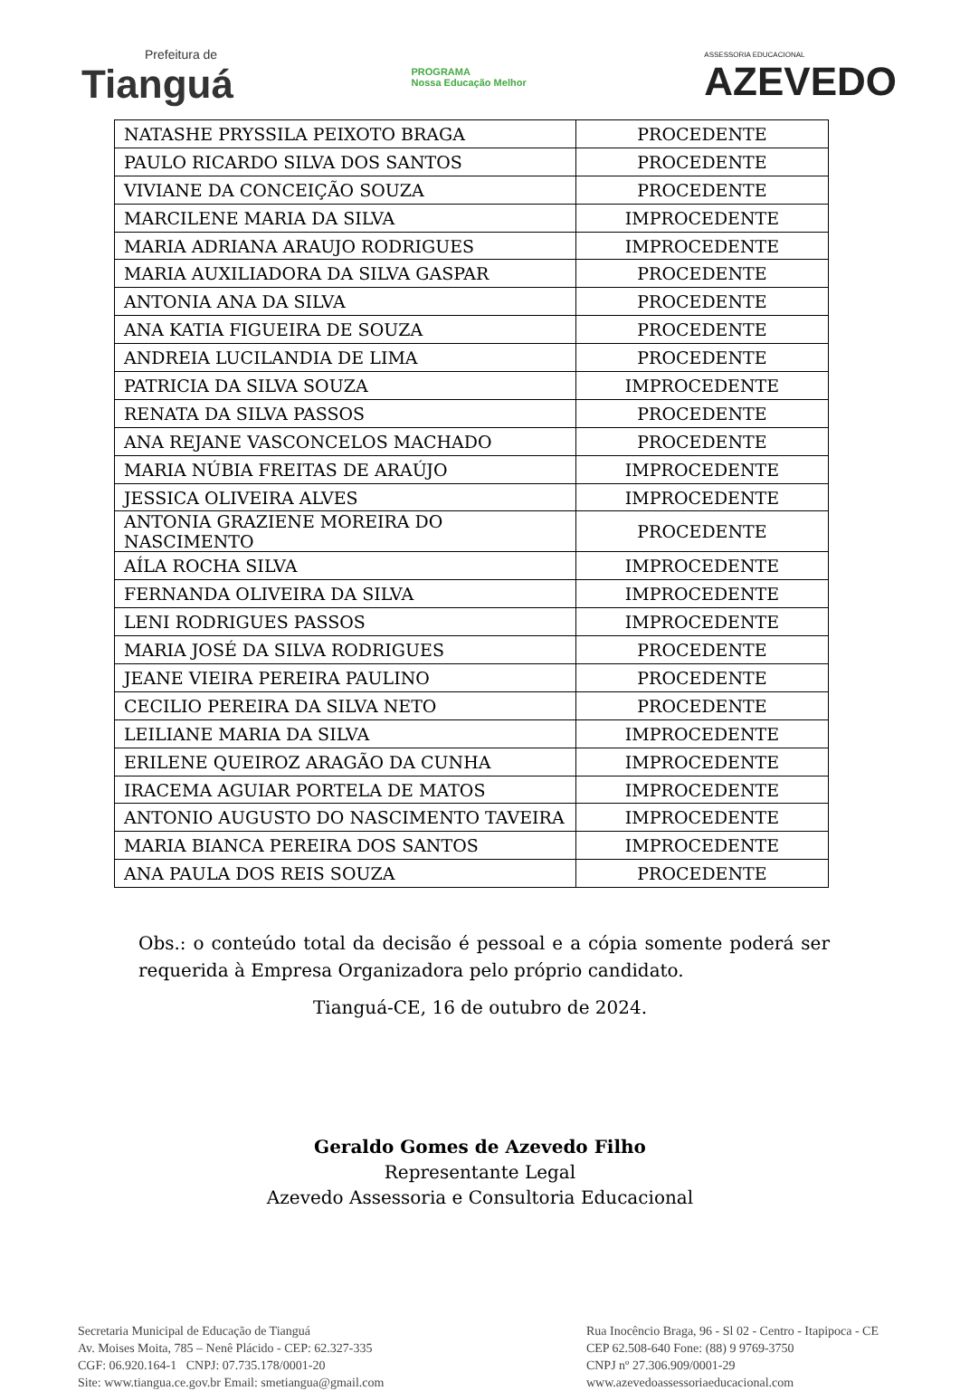Prefeitura de
Tianguá
PROGRAMA
Nossa Educação Melhor
ASSESSORIA EDUCACIONAL
AZEVEDO
| NATASHE PRYSSILA PEIXOTO BRAGA | PROCEDENTE |
| PAULO RICARDO SILVA DOS SANTOS | PROCEDENTE |
| VIVIANE DA CONCEIÇÃO SOUZA | PROCEDENTE |
| MARCILENE MARIA DA SILVA | IMPROCEDENTE |
| MARIA ADRIANA ARAUJO RODRIGUES | IMPROCEDENTE |
| MARIA AUXILIADORA DA SILVA GASPAR | PROCEDENTE |
| ANTONIA ANA DA SILVA | PROCEDENTE |
| ANA KATIA FIGUEIRA DE SOUZA | PROCEDENTE |
| ANDREIA LUCILANDIA DE LIMA | PROCEDENTE |
| PATRICIA DA SILVA SOUZA | IMPROCEDENTE |
| RENATA DA SILVA PASSOS | PROCEDENTE |
| ANA REJANE VASCONCELOS MACHADO | PROCEDENTE |
| MARIA NÚBIA FREITAS DE ARAÚJO | IMPROCEDENTE |
| JESSICA OLIVEIRA ALVES | IMPROCEDENTE |
| ANTONIA GRAZIENE MOREIRA DO NASCIMENTO | PROCEDENTE |
| AÍLA ROCHA SILVA | IMPROCEDENTE |
| FERNANDA OLIVEIRA DA SILVA | IMPROCEDENTE |
| LENI RODRIGUES PASSOS | IMPROCEDENTE |
| MARIA JOSÉ DA SILVA RODRIGUES | PROCEDENTE |
| JEANE VIEIRA PEREIRA PAULINO | PROCEDENTE |
| CECILIO PEREIRA DA SILVA NETO | PROCEDENTE |
| LEILIANE MARIA DA SILVA | IMPROCEDENTE |
| ERILENE QUEIROZ ARAGÃO DA CUNHA | IMPROCEDENTE |
| IRACEMA AGUIAR PORTELA DE MATOS | IMPROCEDENTE |
| ANTONIO AUGUSTO DO NASCIMENTO TAVEIRA | IMPROCEDENTE |
| MARIA BIANCA PEREIRA DOS SANTOS | IMPROCEDENTE |
| ANA PAULA DOS REIS SOUZA | PROCEDENTE |
Obs.: o conteúdo total da decisão é pessoal e a cópia somente poderá ser requerida à Empresa Organizadora pelo próprio candidato.
Tianguá-CE, 16 de outubro de 2024.
Geraldo Gomes de Azevedo Filho
Representante Legal
Azevedo Assessoria e Consultoria Educacional
Secretaria Municipal de Educação de Tianguá
Av. Moises Moita, 785 – Nenê Plácido - CEP: 62.327-335
CGF: 06.920.164-1 CNPJ: 07.735.178/0001-20
Site: www.tiangua.ce.gov.br Email: smetiangua@gmail.com
Rua Inocêncio Braga, 96 - Sl 02 - Centro - Itapipoca - CE
CEP 62.508-640 Fone: (88) 9 9769-3750
CNPJ nº 27.306.909/0001-29
www.azevedoassessoriaeducacional.com